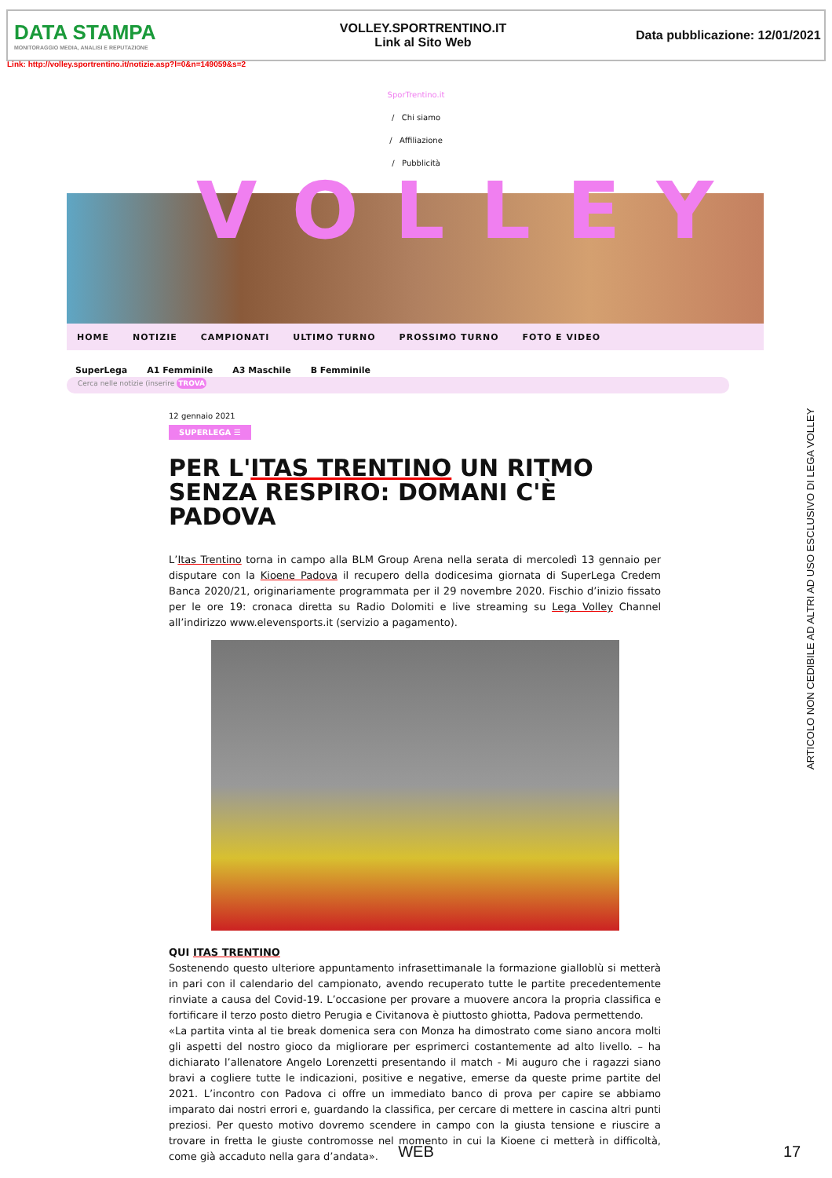DATA STAMPA
MONITORAGGIO MEDIA, ANALISI E REPUTAZIONE
VOLLEY.SPORTRENTINO.IT
Link al Sito Web
Data pubblicazione: 12/01/2021
Link: http://volley.sportrentino.it/notizie.asp?l=0&n=149059&s=2
SporTrentino.it
/ Chi siamo
/ Affiliazione
/ Pubblicità
VOLLEY
HOME NOTIZIE CAMPIONATI ULTIMO TURNO PROSSIMO TURNO FOTO E VIDEO
SuperLega A1 Femminile A3 Maschile B Femminile
Cerca nelle notizie (inserire TROVA
12 gennaio 2021
SUPERLEGA ☰
PER L'ITAS TRENTINO UN RITMO SENZA RESPIRO: DOMANI C'È PADOVA
L’Itas Trentino torna in campo alla BLM Group Arena nella serata di mercoledì 13 gennaio per disputare con la Kioene Padova il recupero della dodicesima giornata di SuperLega Credem Banca 2020/21, originariamente programmata per il 29 novembre 2020. Fischio d’inizio fissato per le ore 19: cronaca diretta su Radio Dolomiti e live streaming su Lega Volley Channel all’indirizzo www.elevensports.it (servizio a pagamento).
QUI ITAS TRENTINO
Sostenendo questo ulteriore appuntamento infrasettimanale la formazione gialloblù si metterà in pari con il calendario del campionato, avendo recuperato tutte le partite precedentemente rinviate a causa del Covid-19. L’occasione per provare a muovere ancora la propria classifica e fortificare il terzo posto dietro Perugia e Civitanova è piuttosto ghiotta, Padova permettendo.
«La partita vinta al tie break domenica sera con Monza ha dimostrato come siano ancora molti gli aspetti del nostro gioco da migliorare per esprimerci costantemente ad alto livello. – ha dichiarato l’allenatore Angelo Lorenzetti presentando il match - Mi auguro che i ragazzi siano bravi a cogliere tutte le indicazioni, positive e negative, emerse da queste prime partite del 2021. L’incontro con Padova ci offre un immediato banco di prova per capire se abbiamo imparato dai nostri errori e, guardando la classifica, per cercare di mettere in cascina altri punti preziosi. Per questo motivo dovremo scendere in campo con la giusta tensione e riuscire a trovare in fretta le giuste contromosse nel momento in cui la Kioene ci metterà in difficoltà, come già accaduto nella gara d’andata».
ARTICOLO NON CEDIBILE AD ALTRI AD USO ESCLUSIVO DI LEGA VOLLEY
WEB 17